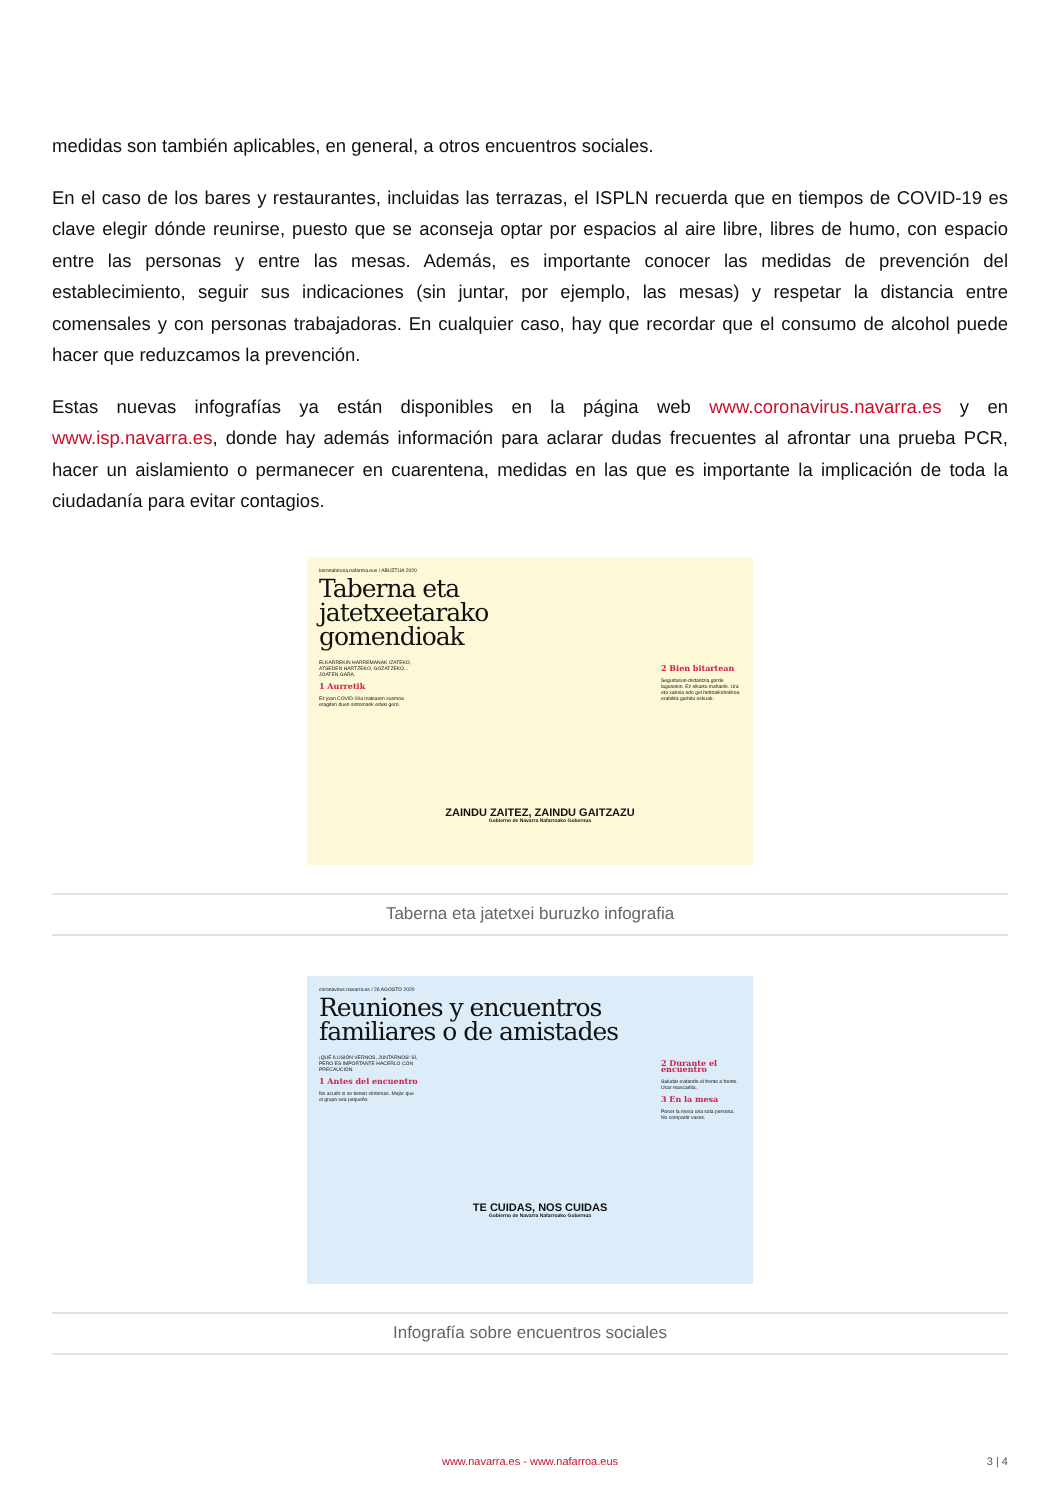medidas son también aplicables, en general, a otros encuentros sociales.
En el caso de los bares y restaurantes, incluidas las terrazas, el ISPLN recuerda que en tiempos de COVID-19 es clave elegir dónde reunirse, puesto que se aconseja optar por espacios al aire libre, libres de humo, con espacio entre las personas y entre las mesas. Además, es importante conocer las medidas de prevención del establecimiento, seguir sus indicaciones (sin juntar, por ejemplo, las mesas) y respetar la distancia entre comensales y con personas trabajadoras. En cualquier caso, hay que recordar que el consumo de alcohol puede hacer que reduzcamos la prevención.
Estas nuevas infografías ya están disponibles en la página web www.coronavirus.navarra.es y en www.isp.navarra.es, donde hay además información para aclarar dudas frecuentes al afrontar una prueba PCR, hacer un aislamiento o permanecer en cuarentena, medidas en las que es importante la implicación de toda la ciudadanía para evitar contagios.
koronabirusa.nafarroa.eus / ABUZTUA 2020
Taberna eta jatetxeetarako gomendioak
ELKARREKIN HARREMANAK IZATEKO, ATSEDEN HARTZEKO, GOZATZEKO... JOATEN GARA.
1 Aurretik
Ez joan COVID-19a izatearen susmoa eragiten duen sintomarik eduki gero.
ZAINDU ZAITEZ, ZAINDU GAITZAZU
Gobierno de Navarra Nafarroako Gobernua
2 Bien bitartean
Segurtasun-distantzia gorde lagunekin. Ez elkartu mahairik. Ura eta xaboia edo gel hidroalkoholikoa erabilita garbitu eskuak.
Taberna eta jatetxei buruzko infografia
coronavirus.navarra.es / 26 AGOSTO 2020
Reuniones y encuentros familiares o de amistades
¡QUÉ ILUSIÓN VERNOS, JUNTARNOS! SÍ, PERO ES IMPORTANTE HACERLO CON PRECAUCIÓN.
1 Antes del encuentro
No acudir si se tienen síntomas. Mejor que el grupo sea pequeño.
TE CUIDAS, NOS CUIDAS
Gobierno de Navarra Nafarroako Gobernua
2 Durante el encuentro
Saludar evitando el frente a frente. Usar mascarilla.
3 En la mesa
Poner la mesa una sola persona. No compartir vasos.
Infografía sobre encuentros sociales
www.navarra.es - www.nafarroa.eus 3 | 4